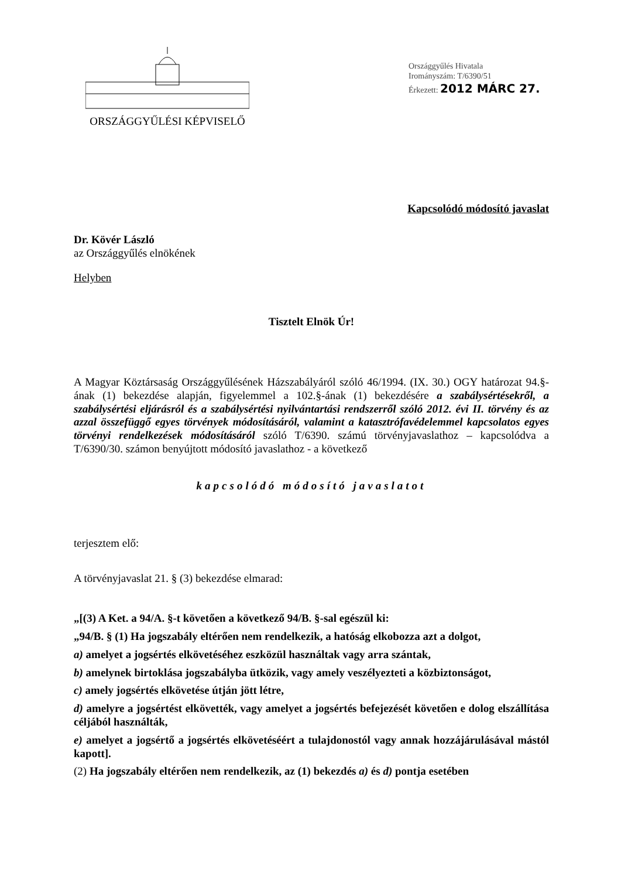ORSZÁGGYŰLÉSI KÉPVISELŐ
Országgyűlés Hivatala
Irományszám: T/6390/51
Érkezett: 2012 MÁRC 27.
Kapcsolódó módosító javaslat
Dr. Kövér László
az Országgyűlés elnökének
Helyben
Tisztelt Elnök Úr!
A Magyar Köztársaság Országgyűlésének Házszabályáról szóló 46/1994. (IX. 30.) OGY határozat 94.§-ának (1) bekezdése alapján, figyelemmel a 102.§-ának (1) bekezdésére a szabálysértésekről, a szabálysértési eljárásról és a szabálysértési nyilvántartási rendszerről szóló 2012. évi II. törvény és az azzal összefüggő egyes törvények módosításáról, valamint a katasztrófavédelemmel kapcsolatos egyes törvényi rendelkezések módosításáról szóló T/6390. számú törvényjavaslathoz – kapcsolódva a T/6390/30. számon benyújtott módosító javaslathoz - a következő
kapcsolódó módosító javaslatot
terjesztem elő:
A törvényjavaslat 21. § (3) bekezdése elmarad:
„[(3) A Ket. a 94/A. §-t követően a következő 94/B. §-sal egészül ki:
„94/B. § (1) Ha jogszabály eltérően nem rendelkezik, a hatóság elkobozza azt a dolgot,
a) amelyet a jogsértés elkövetéséhez eszközül használtak vagy arra szántak,
b) amelynek birtoklása jogszabályba ütközik, vagy amely veszélyezteti a közbiztonságot,
c) amely jogsértés elkövetése útján jött létre,
d) amelyre a jogsértést elkövették, vagy amelyet a jogsértés befejezését követően e dolog elszállítása céljából használták,
e) amelyet a jogsértő a jogsértés elkövetéséért a tulajdonostól vagy annak hozzájárulásával mástól kapott].
(2) Ha jogszabály eltérően nem rendelkezik, az (1) bekezdés a) és d) pontja esetében